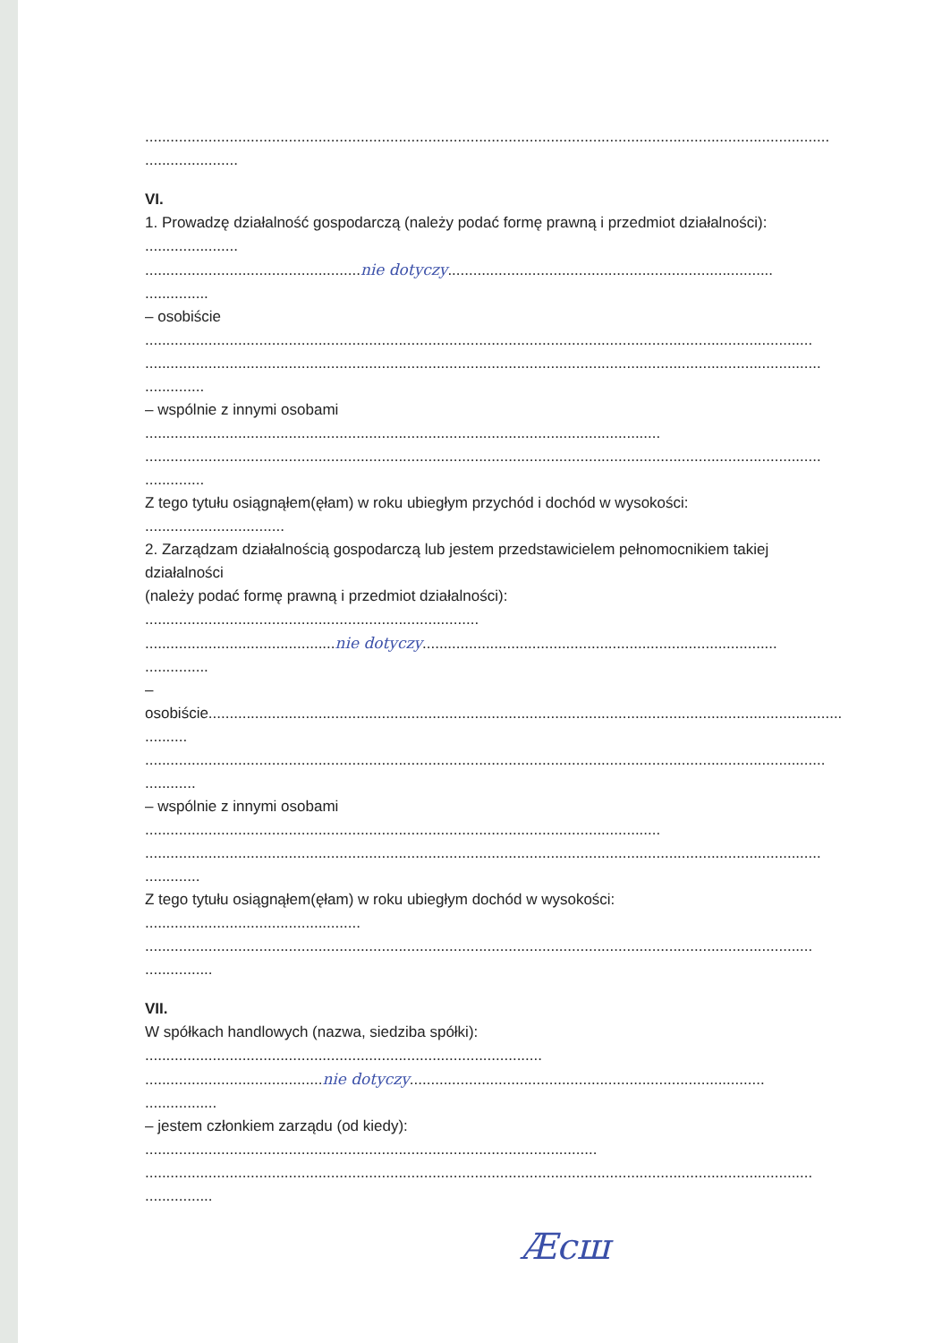..................................................................................................................................................................
......................
VI.
1. Prowadzę działalność gospodarczą (należy podać formę prawną i przedmiot działalności):
......................
...................................................nie dotyczy.............................................................................
...............
– osobiście
..............................................................................................................................................................
................................................................................................................................................................
..............
– wspólnie z innymi osobami
..........................................................................................................................
................................................................................................................................................................
..............
Z tego tytułu osiągnąłem(ęłam) w roku ubiegłym przychód i dochód w wysokości:
.................................
2. Zarządzam działalnością gospodarczą lub jestem przedstawicielem pełnomocnikiem takiej
działalności
(należy podać formę prawną i przedmiot działalności):
...............................................................................
.............................................nie dotyczy....................................................................................
...............
–
osobiście......................................................................................................................................................
..........
.................................................................................................................................................................
............
– wspólnie z innymi osobami
..........................................................................................................................
................................................................................................................................................................
.............
Z tego tytułu osiągnąłem(ęłam) w roku ubiegłym dochód w wysokości:
...................................................
..............................................................................................................................................................
................
VII.
W spółkach handlowych (nazwa, siedziba spółki):
..............................................................................................
..........................................nie dotyczy....................................................................................
.................
– jestem członkiem zarządu (od kiedy):
...........................................................................................................
..............................................................................................................................................................
................
Ӕсш